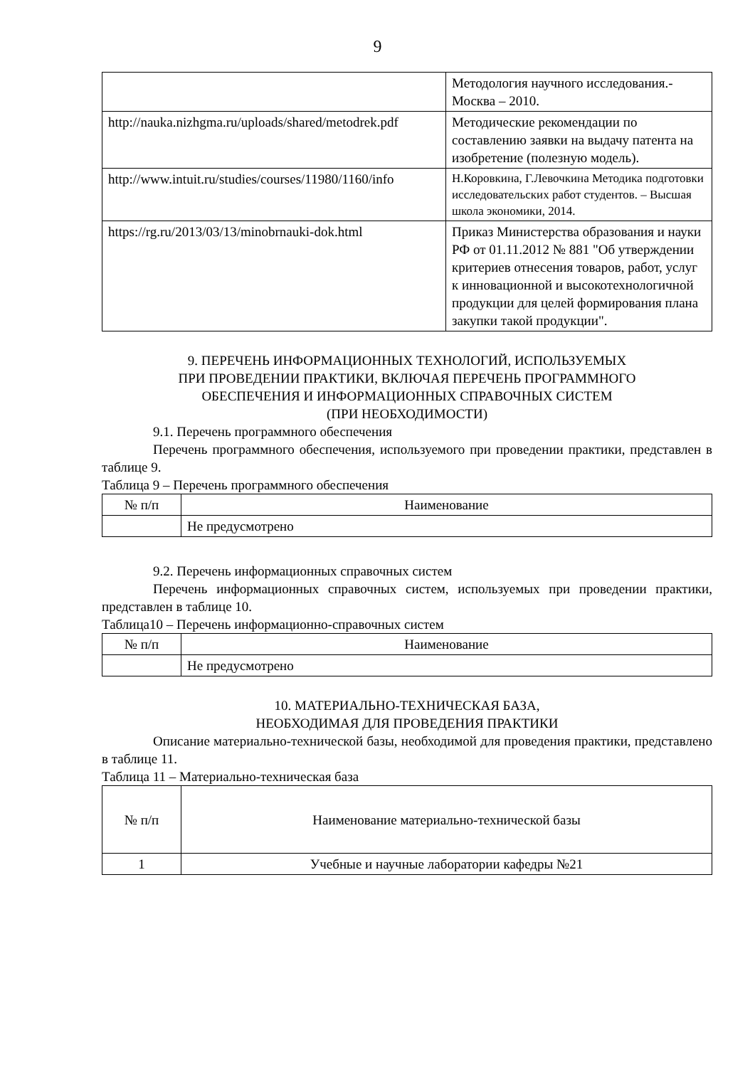9
| | Методология научного исследования.-Москва – 2010. |
| http://nauka.nizhgma.ru/uploads/shared/metodrek.pdf | Методические рекомендации по составлению заявки на выдачу патента на изобретение (полезную модель). |
| http://www.intuit.ru/studies/courses/11980/1160/info | Н.Коровкина, Г.Левочкина Методика подготовки исследовательских работ студентов. – Высшая школа экономики, 2014. |
| https://rg.ru/2013/03/13/minobrnauki-dok.html | Приказ Министерства образования и науки РФ от 01.11.2012 № 881 "Об утверждении критериев отнесения товаров, работ, услуг к инновационной и высокотехнологичной продукции для целей формирования плана закупки такой продукции". |
9. ПЕРЕЧЕНЬ ИНФОРМАЦИОННЫХ ТЕХНОЛОГИЙ, ИСПОЛЬЗУЕМЫХ
ПРИ ПРОВЕДЕНИИ ПРАКТИКИ, ВКЛЮЧАЯ ПЕРЕЧЕНЬ ПРОГРАММНОГО
ОБЕСПЕЧЕНИЯ И ИНФОРМАЦИОННЫХ СПРАВОЧНЫХ СИСТЕМ
(ПРИ НЕОБХОДИМОСТИ)
9.1. Перечень программного обеспечения
Перечень программного обеспечения, используемого при проведении практики, представлен в таблице 9.
Таблица 9 – Перечень программного обеспечения
| № п/п | Наименование |
| --- | --- |
| | Не предусмотрено |
9.2. Перечень информационных справочных систем
Перечень информационных справочных систем, используемых при проведении практики, представлен в таблице 10.
Таблица10 – Перечень информационно-справочных систем
| № п/п | Наименование |
| --- | --- |
| | Не предусмотрено |
10. МАТЕРИАЛЬНО-ТЕХНИЧЕСКАЯ БАЗА,
НЕОБХОДИМАЯ ДЛЯ ПРОВЕДЕНИЯ ПРАКТИКИ
Описание материально-технической базы, необходимой для проведения практики, представлено в таблице 11.
Таблица 11 – Материально-техническая база
| № п/п | Наименование материально-технической базы |
| --- | --- |
| 1 | Учебные и научные лаборатории кафедры №21 |